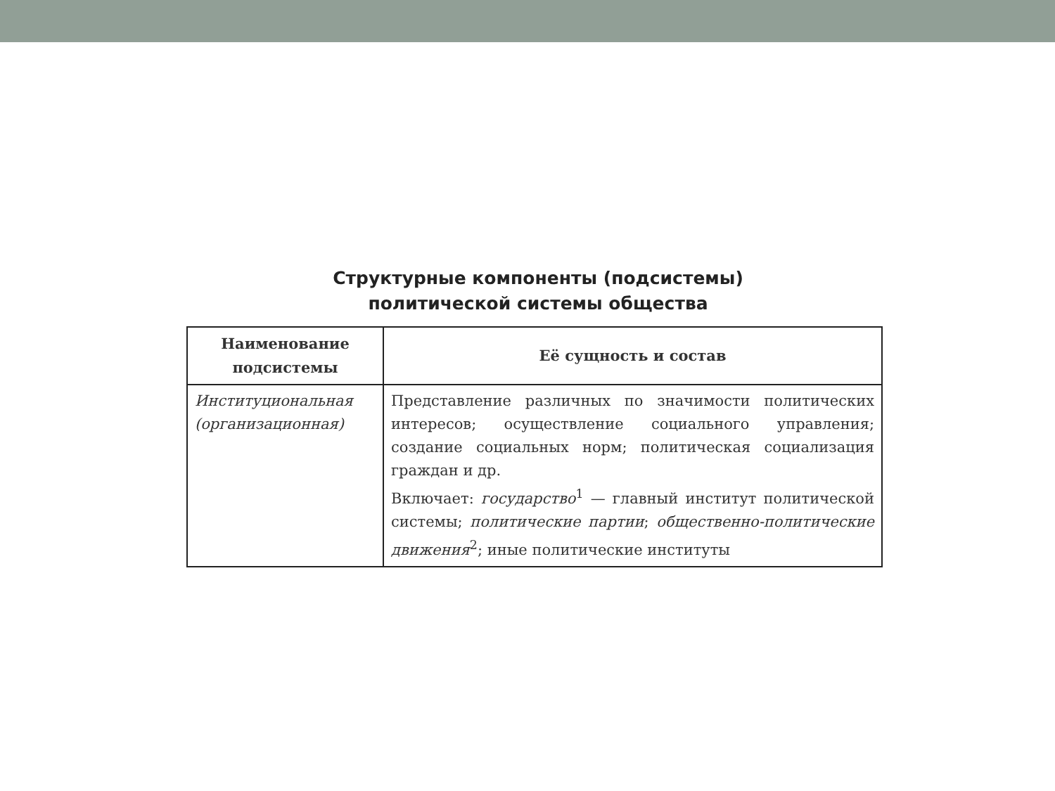Структурные компоненты (подсистемы)
политической системы общества
| Наименование подсистемы | Её сущность и состав |
| --- | --- |
| Институцио­нальная (органи­зационная) | Представление различных по значимости политических интересов; осуществление социального управления; создание социальных норм; политическая социализация граждан и др. Включает: государство<sup>1</sup> — главный институт политической системы; политические партии ; общественно-политические движения<sup>2</sup>; иные политические институты |